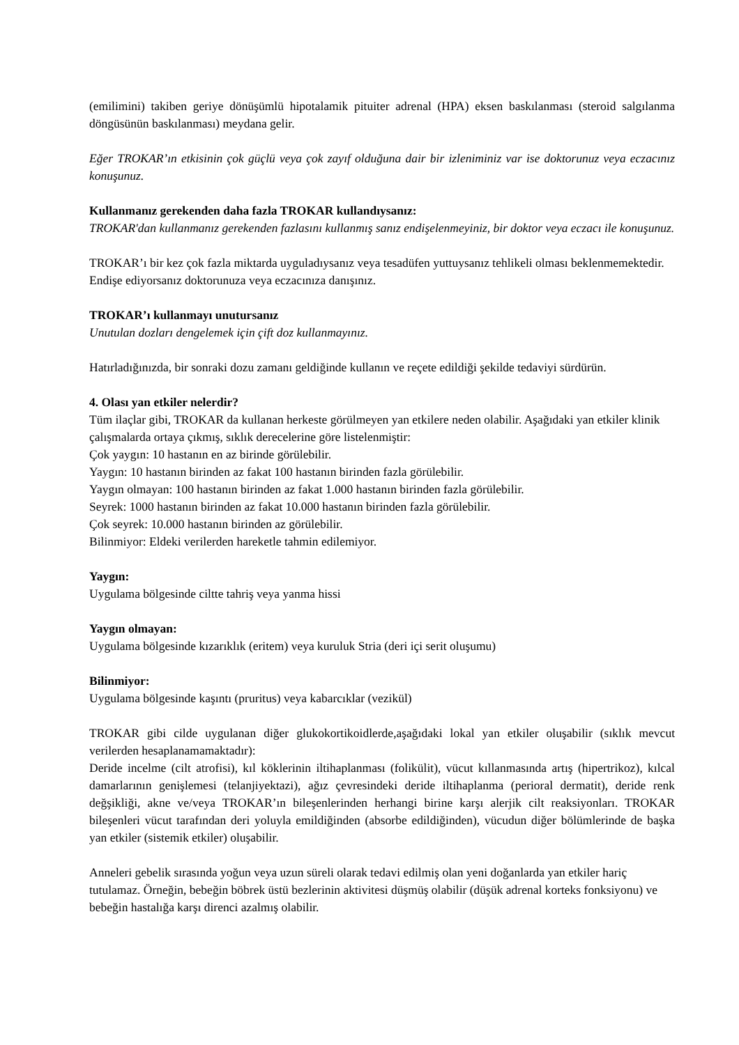(emilimini) takiben geriye dönüşümlü hipotalamik pituiter adrenal (HPA) eksen baskılanması (steroid salgılanma döngüsünün baskılanması) meydana gelir.
Eğer TROKAR’ın etkisinin çok güçlü veya çok zayıf olduğuna dair bir izleniminiz var ise doktorunuz veya eczacınız konuşunuz.
Kullanmanız gerekenden daha fazla TROKAR kullandıysanız:
TROKAR'dan kullanmanız gerekenden fazlasını kullanmış sanız endişelenmeyiniz, bir doktor veya eczacı ile konuşunuz.
TROKAR’ı bir kez çok fazla miktarda uyguladıysanız veya tesadüfen yuttuysanız tehlikeli olması beklenmemektedir. Endişe ediyorsanız doktorunuza veya eczacınıza danışınız.
TROKAR’ı kullanmayı unutursanız
Unutulan dozları dengelemek için çift doz kullanmayınız.
Hatırladığınızda, bir sonraki dozu zamanı geldiğinde kullanın ve reçete edildiği şekilde tedaviyi sürdürün.
4. Olası yan etkiler nelerdir?
Tüm ilaçlar gibi, TROKAR da kullanan herkeste görülmeyen yan etkilere neden olabilir. Aşağıdaki yan etkiler klinik çalışmalarda ortaya çıkmış, sıklık derecelerine göre listelenmiştir:
Çok yaygın: 10 hastanın en az birinde görülebilir.
Yaygın: 10 hastanın birinden az fakat 100 hastanın birinden fazla görülebilir.
Yaygın olmayan: 100 hastanın birinden az fakat 1.000 hastanın birinden fazla görülebilir.
Seyrek: 1000 hastanın birinden az fakat 10.000 hastanın birinden fazla görülebilir.
Çok seyrek: 10.000 hastanın birinden az görülebilir.
Bilinmiyor: Eldeki verilerden hareketle tahmin edilemiyor.
Yaygın:
Uygulama bölgesinde ciltte tahriş veya yanma hissi
Yaygın olmayan:
Uygulama bölgesinde kızarıklık (eritem) veya kuruluk Stria (deri içi serit oluşumu)
Bilinmiyor:
Uygulama bölgesinde kaşıntı (pruritus) veya kabarcıklar (vezikül)
TROKAR gibi cilde uygulanan diğer glukokortikoidlerde,aşağıdaki lokal yan etkiler oluşabilir (sıklık mevcut verilerden hesaplanamamaktadır):
Deride incelme (cilt atrofisi), kıl köklerinin iltihaplanması (folikülit), vücut kıllanmasında artış (hipertrikoz), kılcal damarlarının genişlemesi (telanjiyektazi), ağız çevresindeki deride iltihaplanma (perioral dermatit), deride renk değşikliği, akne ve/veya TROKAR’ın bileşenlerinden herhangi birine karşı alerjik cilt reaksiyonları. TROKAR bileşenleri vücut tarafından deri yoluyla emildiğinden (absorbe edildiğinden), vücudun diğer bölümlerinde de başka yan etkiler (sistemik etkiler) oluşabilir.
Anneleri gebelik sırasında yoğun veya uzun süreli olarak tedavi edilmiş olan yeni doğanlarda yan etkiler hariç tutulamaz. Örneğin, bebeğin böbrek üstü bezlerinin aktivitesi düşmüş olabilir (düşük adrenal korteks fonksiyonu) ve bebeğin hastalığa karşı direnci azalmış olabilir.